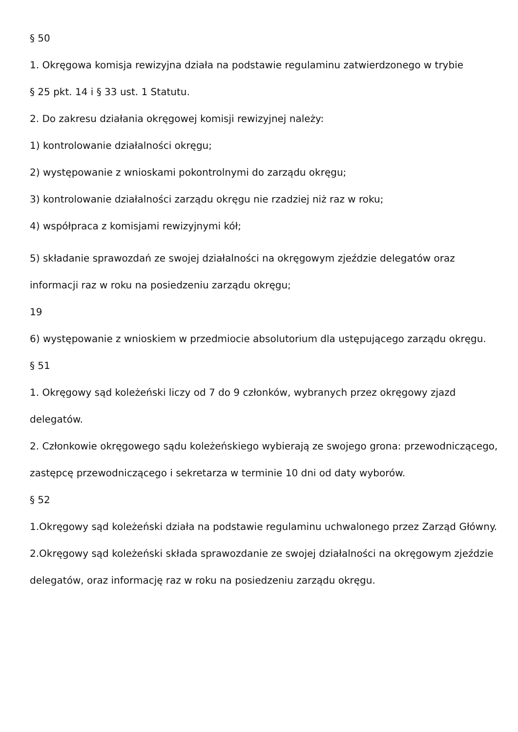§ 50
1. Okręgowa komisja rewizyjna działa na podstawie regulaminu zatwierdzonego w trybie
§ 25 pkt. 14 i § 33 ust. 1 Statutu.
2. Do zakresu działania okręgowej komisji rewizyjnej należy:
1) kontrolowanie działalności okręgu;
2) występowanie z wnioskami pokontrolnymi do zarządu okręgu;
3) kontrolowanie działalności zarządu okręgu nie rzadziej niż raz w roku;
4) współpraca z komisjami rewizyjnymi kół;
5) składanie sprawozdań ze swojej działalności na okręgowym zjeździe delegatów oraz informacji raz w roku na posiedzeniu zarządu okręgu;
19
6) występowanie z wnioskiem w przedmiocie absolutorium dla ustępującego zarządu okręgu.
§ 51
1. Okręgowy sąd koleżeński liczy od 7 do 9 członków, wybranych przez okręgowy zjazd delegatów.
2. Członkowie okręgowego sądu koleżeńskiego wybierają ze swojego grona: przewodniczącego, zastępcę przewodniczącego i sekretarza w terminie 10 dni od daty wyborów.
§ 52
1.Okręgowy sąd koleżeński działa na podstawie regulaminu uchwalonego przez Zarząd Główny.
2.Okręgowy sąd koleżeński składa sprawozdanie ze swojej działalności na okręgowym zjeździe delegatów, oraz informację raz w roku na posiedzeniu zarządu okręgu.